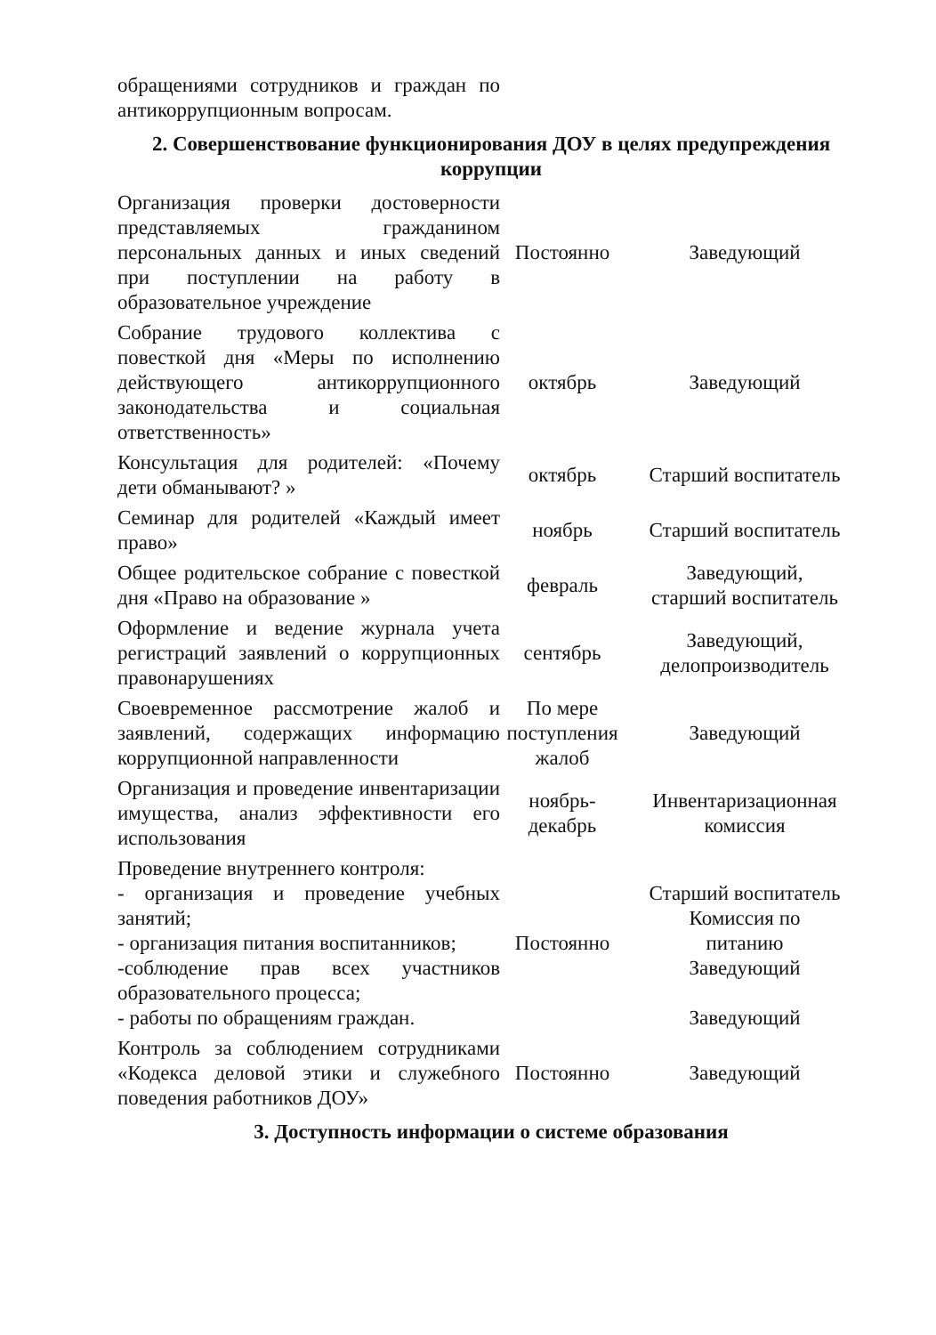| обращениями сотрудников и граждан по антикоррупционным вопросам. | | |
| 2. Совершенствование функционирования ДОУ в целях предупреждения коррупции | | |
| Организация проверки достоверности представляемых гражданином персональных данных и иных сведений при поступлении на работу в образовательное учреждение | Постоянно | Заведующий |
| Собрание трудового коллектива с повесткой дня «Меры по исполнению действующего антикоррупционного законодательства и социальная ответственность» | октябрь | Заведующий |
| Консультация для родителей: «Почему дети обманывают? » | октябрь | Старший воспитатель |
| Семинар для родителей «Каждый имеет право» | ноябрь | Старший воспитатель |
| Общее родительское собрание с повесткой дня «Право на образование » | февраль | Заведующий, старший воспитатель |
| Оформление и ведение журнала учета регистраций заявлений о коррупционных правонарушениях | сентябрь | Заведующий, делопроизводитель |
| Своевременное рассмотрение жалоб и заявлений, содержащих информацию коррупционной направленности | По мере поступления жалоб | Заведующий |
| Организация и проведение инвентаризации имущества, анализ эффективности его использования | ноябрь- декабрь | Инвентаризационная комиссия |
| Проведение внутреннего контроля: - организация и проведение учебных занятий; - организация питания воспитанников; -соблюдение прав всех участников образовательного процесса; - работы по обращениям граждан. | Постоянно | Старший воспитатель Комиссия по питанию Заведующий Заведующий |
| Контроль за соблюдением сотрудниками «Кодекса деловой этики и служебного поведения работников ДОУ» | Постоянно | Заведующий |
| 3. Доступность информации о системе образования | | |